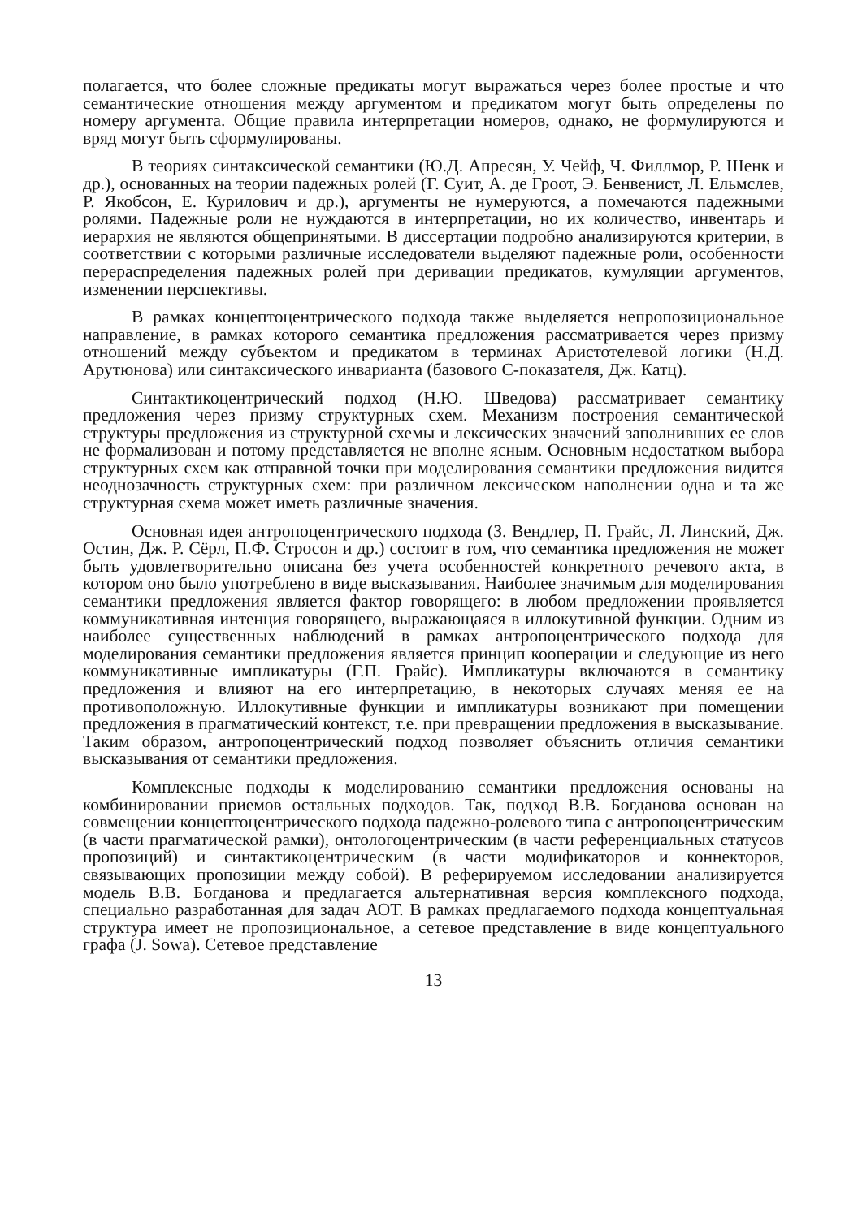полагается, что более сложные предикаты могут выражаться через более простые и что семантические отношения между аргументом и предикатом могут быть определены по номеру аргумента. Общие правила интерпретации номеров, однако, не формулируются и вряд могут быть сформулированы.
В теориях синтаксической семантики (Ю.Д. Апресян, У. Чейф, Ч. Филлмор, Р. Шенк и др.), основанных на теории падежных ролей (Г. Суит, А. де Гроот, Э. Бенвенист, Л. Ельмслев, Р. Якобсон, Е. Курилович и др.), аргументы не нумеруются, а помечаются падежными ролями. Падежные роли не нуждаются в интерпретации, но их количество, инвентарь и иерархия не являются общепринятыми. В диссертации подробно анализируются критерии, в соответствии с которыми различные исследователи выделяют падежные роли, особенности перераспределения падежных ролей при деривации предикатов, кумуляции аргументов, изменении перспективы.
В рамках концептоцентрического подхода также выделяется непропозициональное направление, в рамках которого семантика предложения рассматривается через призму отношений между субъектом и предикатом в терминах Аристотелевой логики (Н.Д. Арутюнова) или синтаксического инварианта (базового С-показателя, Дж. Катц).
Синтактикоцентрический подход (Н.Ю. Шведова) рассматривает семантику предложения через призму структурных схем. Механизм построения семантической структуры предложения из структурной схемы и лексических значений заполнивших ее слов не формализован и потому представляется не вполне ясным. Основным недостатком выбора структурных схем как отправной точки при моделирования семантики предложения видится неоднозачность структурных схем: при различном лексическом наполнении одна и та же структурная схема может иметь различные значения.
Основная идея антропоцентрического подхода (З. Вендлер, П. Грайс, Л. Линский, Дж. Остин, Дж. Р. Сёрл, П.Ф. Стросон и др.) состоит в том, что семантика предложения не может быть удовлетворительно описана без учета особенностей конкретного речевого акта, в котором оно было употреблено в виде высказывания. Наиболее значимым для моделирования семантики предложения является фактор говорящего: в любом предложении проявляется коммуникативная интенция говорящего, выражающаяся в иллокутивной функции. Одним из наиболее существенных наблюдений в рамках антропоцентрического подхода для моделирования семантики предложения является принцип кооперации и следующие из него коммуникативные импликатуры (Г.П. Грайс). Импликатуры включаются в семантику предложения и влияют на его интерпретацию, в некоторых случаях меняя ее на противоположную. Иллокутивные функции и импликатуры возникают при помещении предложения в прагматический контекст, т.е. при превращении предложения в высказывание. Таким образом, антропоцентрический подход позволяет объяснить отличия семантики высказывания от семантики предложения.
Комплексные подходы к моделированию семантики предложения основаны на комбинировании приемов остальных подходов. Так, подход В.В. Богданова основан на совмещении концептоцентрического подхода падежно-ролевого типа с антропоцентрическим (в части прагматической рамки), онтологоцентрическим (в части референциальных статусов пропозиций) и синтактикоцентрическим (в части модификаторов и коннекторов, связывающих пропозиции между собой). В реферируемом исследовании анализируется модель В.В. Богданова и предлагается альтернативная версия комплексного подхода, специально разработанная для задач АОТ. В рамках предлагаемого подхода концептуальная структура имеет не пропозициональное, а сетевое представление в виде концептуального графа (J. Sowa). Сетевое представление
13